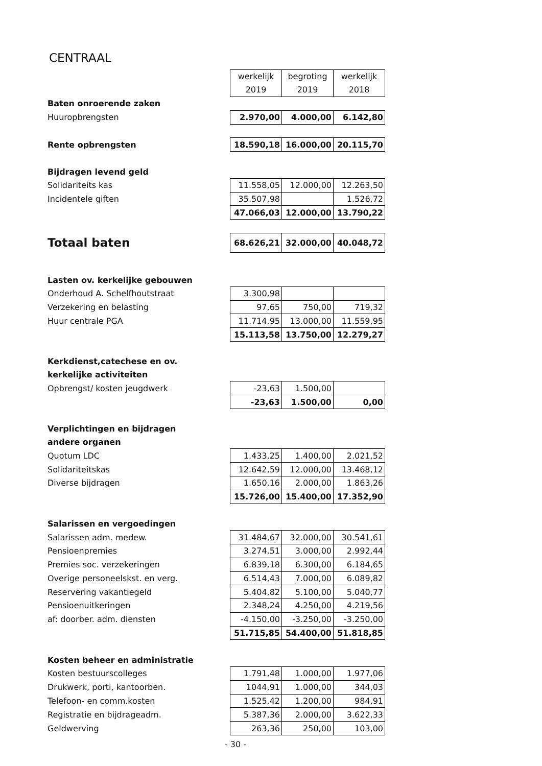CENTRAAL
| | werkelijk 2019 | begroting 2019 | werkelijk 2018 |
| Baten onroerende zaken | | | |
| Huuropbrengsten | 2.970,00 | 4.000,00 | 6.142,80 |
| Rente opbrengsten | 18.590,18 | 16.000,00 | 20.115,70 |
| Bijdragen levend geld | | | |
| Solidariteits kas | 11.558,05 | 12.000,00 | 12.263,50 |
| Incidentele giften | 35.507,98 | | 1.526,72 |
| | 47.066,03 | 12.000,00 | 13.790,22 |
| Totaal baten | 68.626,21 | 32.000,00 | 40.048,72 |
| Lasten ov. kerkelijke gebouwen | | | |
| Onderhoud A. Schelfhoutstraat | 3.300,98 | | |
| Verzekering en belasting | 97,65 | 750,00 | 719,32 |
| Huur centrale PGA | 11.714,95 | 13.000,00 | 11.559,95 |
| | 15.113,58 | 13.750,00 | 12.279,27 |
| Kerkdienst,catechese en ov. | | | |
| kerkelijke activiteiten | | | |
| Opbrengst/ kosten jeugdwerk | -23,63 | 1.500,00 | |
| | -23,63 | 1.500,00 | 0,00 |
| Verplichtingen en bijdragen | | | |
| andere organen | | | |
| Quotum LDC | 1.433,25 | 1.400,00 | 2.021,52 |
| Solidariteitskas | 12.642,59 | 12.000,00 | 13.468,12 |
| Diverse bijdragen | 1.650,16 | 2.000,00 | 1.863,26 |
| | 15.726,00 | 15.400,00 | 17.352,90 |
| Salarissen en vergoedingen | | | |
| Salarissen adm. medew. | 31.484,67 | 32.000,00 | 30.541,61 |
| Pensioenpremies | 3.274,51 | 3.000,00 | 2.992,44 |
| Premies soc. verzekeringen | 6.839,18 | 6.300,00 | 6.184,65 |
| Overige personeelskst. en verg. | 6.514,43 | 7.000,00 | 6.089,82 |
| Reservering vakantiegeld | 5.404,82 | 5.100,00 | 5.040,77 |
| Pensioenuitkeringen | 2.348,24 | 4.250,00 | 4.219,56 |
| af: doorber. adm. diensten | -4.150,00 | -3.250,00 | -3.250,00 |
| | 51.715,85 | 54.400,00 | 51.818,85 |
| Kosten beheer en administratie | | | |
| Kosten bestuurscolleges | 1.791,48 | 1.000,00 | 1.977,06 |
| Drukwerk, porti, kantoorben. | 1044,91 | 1.000,00 | 344,03 |
| Telefoon- en comm.kosten | 1.525,42 | 1.200,00 | 984,91 |
| Registratie en bijdrageadm. | 5.387,36 | 2.000,00 | 3.622,33 |
| Geldwerving | 263,36 | 250,00 | 103,00 |
- 30 -